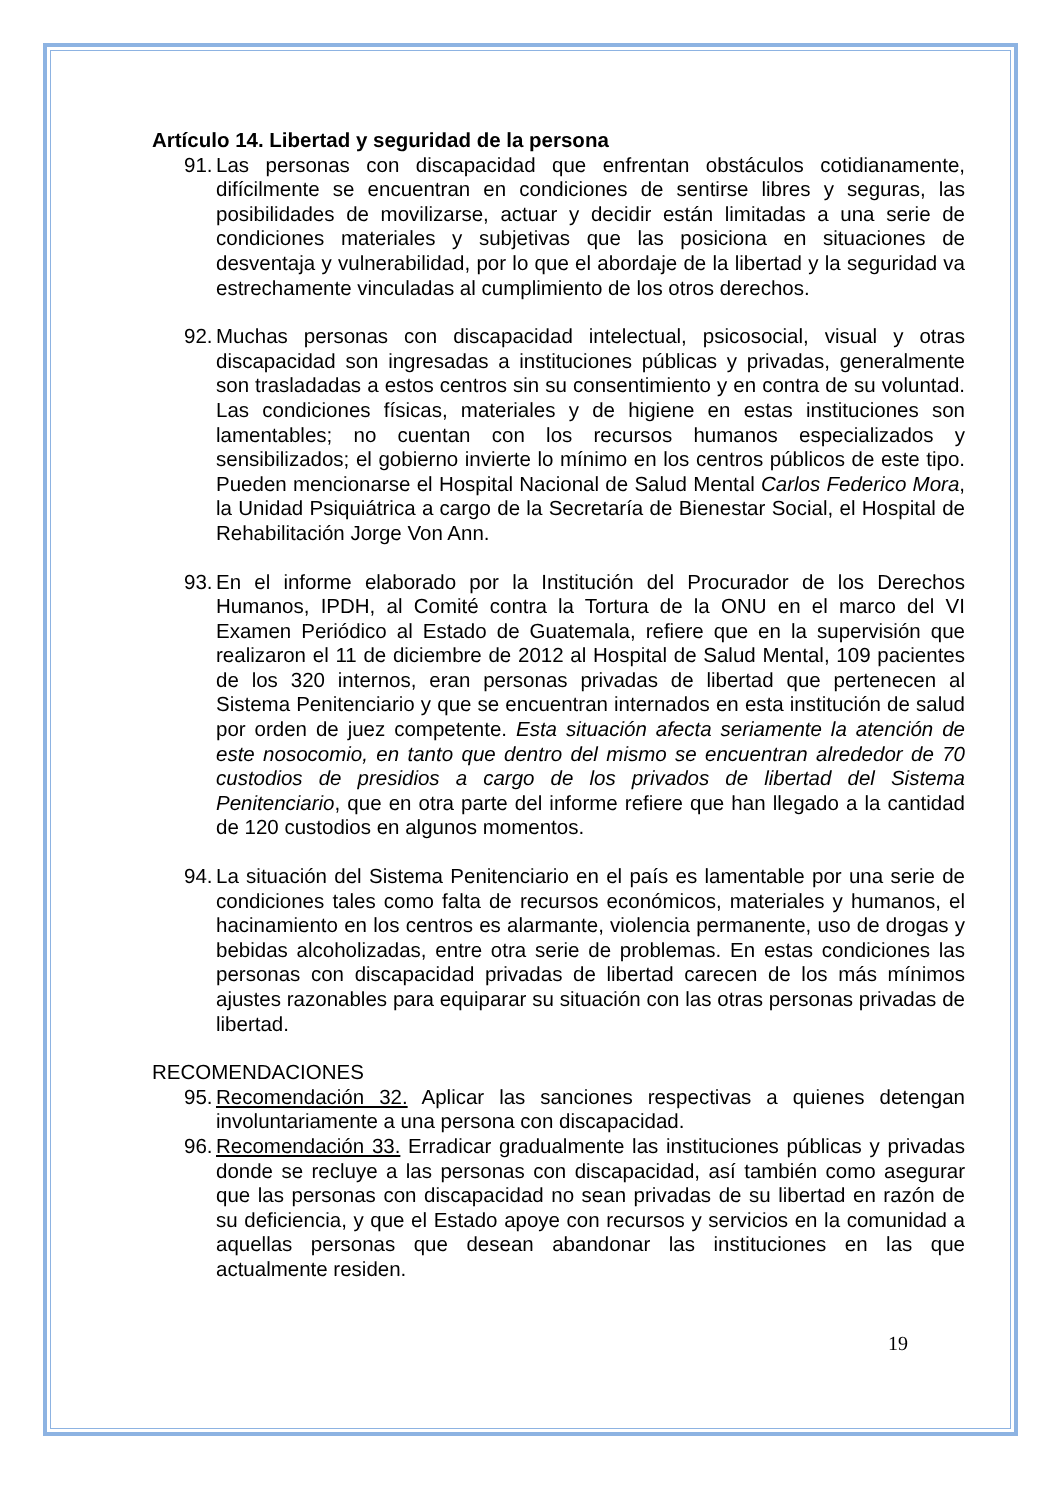Artículo 14. Libertad y seguridad de la persona
91.
Las personas con discapacidad que enfrentan obstáculos cotidianamente, difícilmente se encuentran en condiciones de sentirse libres y seguras, las posibilidades de movilizarse, actuar y decidir están limitadas a una serie de condiciones materiales y subjetivas que las posiciona en situaciones de desventaja y vulnerabilidad, por lo que el abordaje de la libertad y la seguridad va estrechamente vinculadas al cumplimiento de los otros derechos.
92.
Muchas personas con discapacidad intelectual, psicosocial, visual y otras discapacidad son ingresadas a instituciones públicas y privadas, generalmente son trasladadas a estos centros sin su consentimiento y en contra de su voluntad. Las condiciones físicas, materiales y de higiene en estas instituciones son lamentables; no cuentan con los recursos humanos especializados y sensibilizados; el gobierno invierte lo mínimo en los centros públicos de este tipo. Pueden mencionarse el Hospital Nacional de Salud Mental Carlos Federico Mora, la Unidad Psiquiátrica a cargo de la Secretaría de Bienestar Social, el Hospital de Rehabilitación Jorge Von Ann.
93.
En el informe elaborado por la Institución del Procurador de los Derechos Humanos, IPDH, al Comité contra la Tortura de la ONU en el marco del VI Examen Periódico al Estado de Guatemala, refiere que en la supervisión que realizaron el 11 de diciembre de 2012 al Hospital de Salud Mental, 109 pacientes de los 320 internos, eran personas privadas de libertad que pertenecen al Sistema Penitenciario y que se encuentran internados en esta institución de salud por orden de juez competente. Esta situación afecta seriamente la atención de este nosocomio, en tanto que dentro del mismo se encuentran alrededor de 70 custodios de presidios a cargo de los privados de libertad del Sistema Penitenciario, que en otra parte del informe refiere que han llegado a la cantidad de 120 custodios en algunos momentos.
94.
La situación del Sistema Penitenciario en el país es lamentable por una serie de condiciones tales como falta de recursos económicos, materiales y humanos, el hacinamiento en los centros es alarmante, violencia permanente, uso de drogas y bebidas alcoholizadas, entre otra serie de problemas. En estas condiciones las personas con discapacidad privadas de libertad carecen de los más mínimos ajustes razonables para equiparar su situación con las otras personas privadas de libertad.
RECOMENDACIONES
95.
Recomendación 32. Aplicar las sanciones respectivas a quienes detengan involuntariamente a una persona con discapacidad.
96.
Recomendación 33. Erradicar gradualmente las instituciones públicas y privadas donde se recluye a las personas con discapacidad, así también como asegurar que las personas con discapacidad no sean privadas de su libertad en razón de su deficiencia, y que el Estado apoye con recursos y servicios en la comunidad a aquellas personas que desean abandonar las instituciones en las que actualmente residen.
19